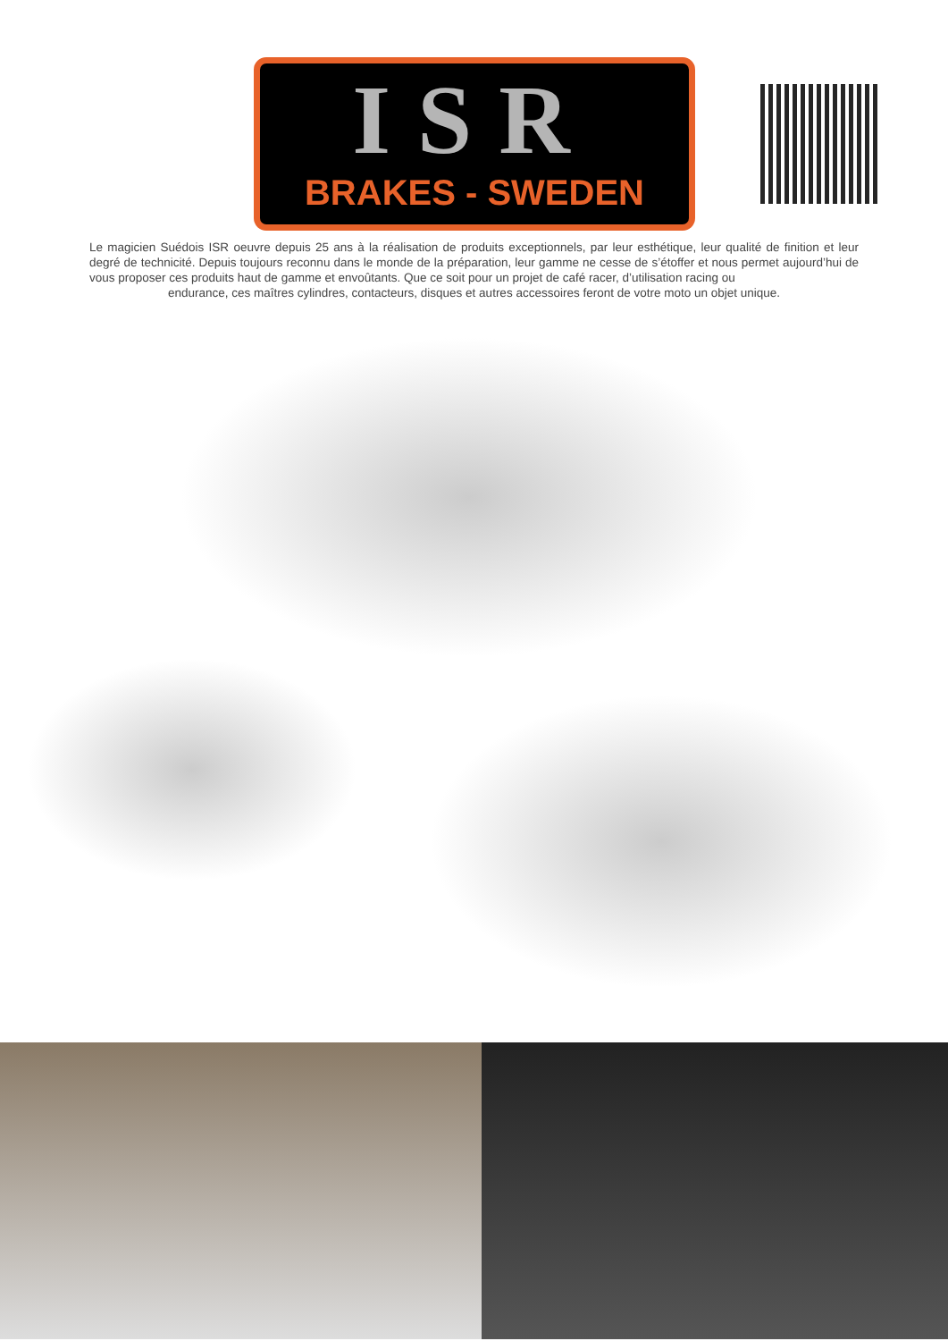ISR
BRAKES - SWEDEN
Le magicien Suédois ISR oeuvre depuis 25 ans à la réalisation de produits exceptionnels, par leur esthétique, leur qualité de finition et leur degré de technicité. Depuis toujours reconnu dans le monde de la préparation, leur gamme ne cesse de s’étoffer et nous permet aujourd’hui de vous proposer ces produits haut de gamme et envoûtants. Que ce soit pour un projet de café racer, d’utilisation racing ou
endurance, ces maîtres cylindres, contacteurs, disques et autres accessoires feront de votre moto un objet unique.